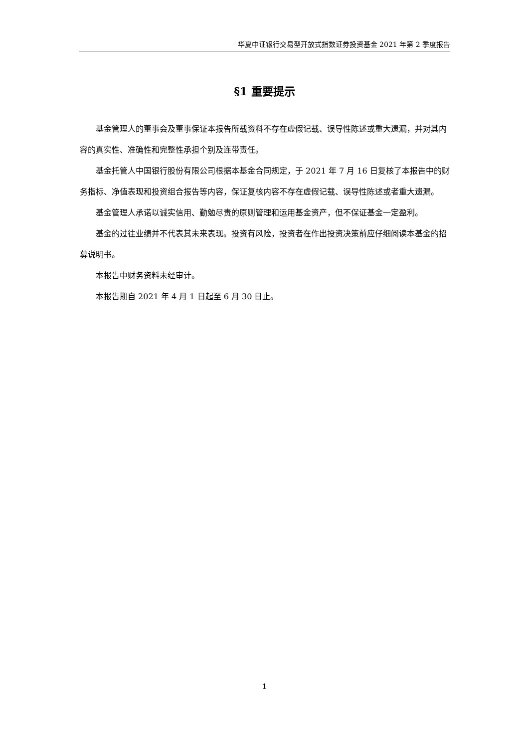华夏中证银行交易型开放式指数证券投资基金 2021 年第 2 季度报告
§1 重要提示
基金管理人的董事会及董事保证本报告所载资料不存在虚假记载、误导性陈述或重大遗漏，并对其内容的真实性、准确性和完整性承担个别及连带责任。
基金托管人中国银行股份有限公司根据本基金合同规定，于 2021 年 7 月 16 日复核了本报告中的财务指标、净值表现和投资组合报告等内容，保证复核内容不存在虚假记载、误导性陈述或者重大遗漏。
基金管理人承诺以诚实信用、勤勉尽责的原则管理和运用基金资产，但不保证基金一定盈利。
基金的过往业绩并不代表其未来表现。投资有风险，投资者在作出投资决策前应仔细阅读本基金的招募说明书。
本报告中财务资料未经审计。
本报告期自 2021 年 4 月 1 日起至 6 月 30 日止。
1